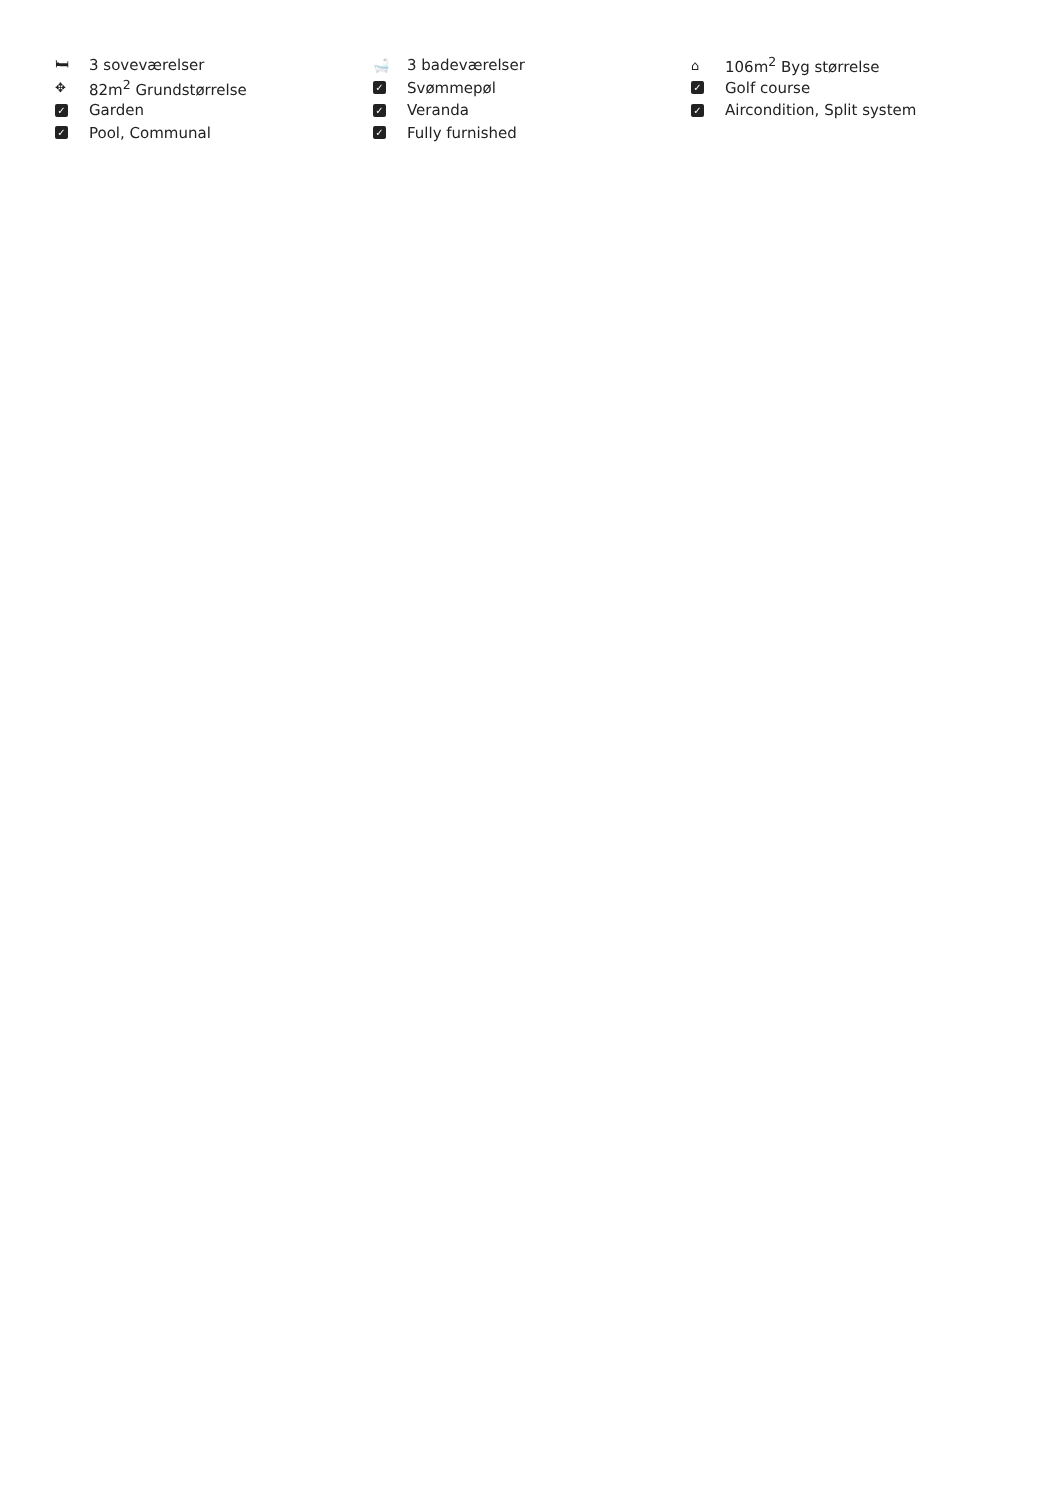🛏 3 soveværelser
✥ 82m<sup>2</sup> Grundstørrelse
✓ Garden
✓ Pool, Communal
🛁 3 badeværelser
✓ Svømmepøl
✓ Veranda
✓ Fully furnished
⌂ 106m<sup>2</sup> Byg størrelse
✓ Golf course
✓ Aircondition, Split system